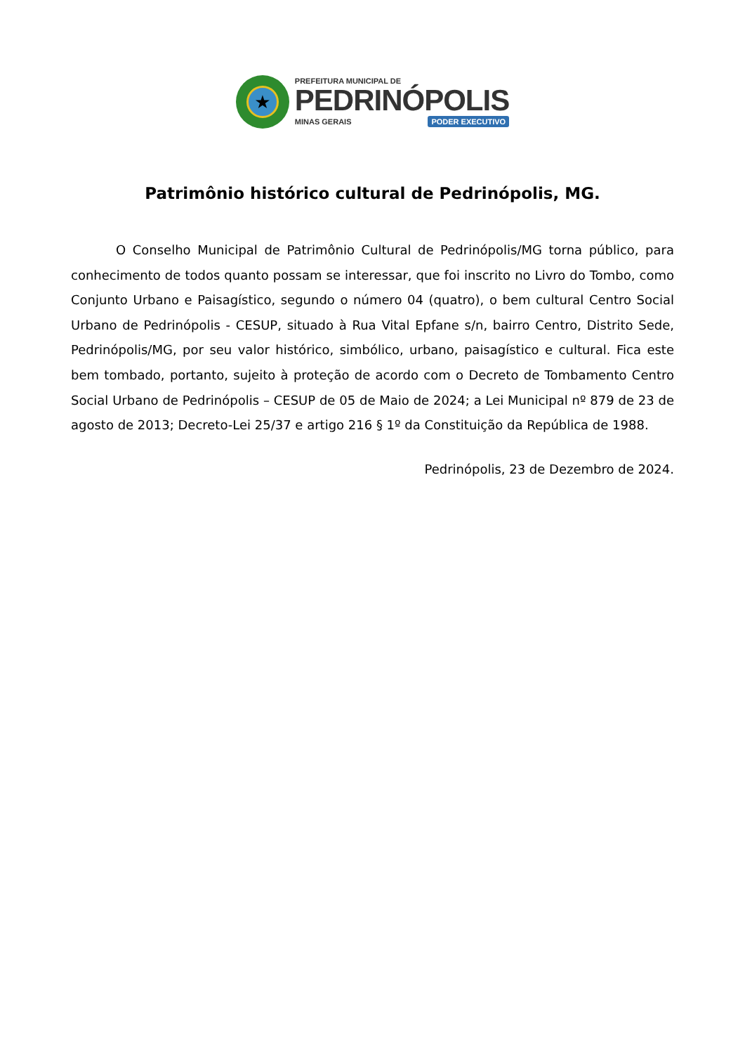★
PREFEITURA MUNICIPAL DE
PEDRINÓPOLIS
MINAS GERAIS PODER EXECUTIVO
Patrimônio histórico cultural de Pedrinópolis, MG.
O Conselho Municipal de Patrimônio Cultural de Pedrinópolis/MG torna público, para conhecimento de todos quanto possam se interessar, que foi inscrito no Livro do Tombo, como Conjunto Urbano e Paisagístico, segundo o número 04 (quatro), o bem cultural Centro Social Urbano de Pedrinópolis - CESUP, situado à Rua Vital Epfane s/n, bairro Centro, Distrito Sede, Pedrinópolis/MG, por seu valor histórico, simbólico, urbano, paisagístico e cultural. Fica este bem tombado, portanto, sujeito à proteção de acordo com o Decreto de Tombamento Centro Social Urbano de Pedrinópolis – CESUP de 05 de Maio de 2024; a Lei Municipal nº 879 de 23 de agosto de 2013; Decreto-Lei 25/37 e artigo 216 § 1º da Constituição da República de 1988.
Pedrinópolis, 23 de Dezembro de 2024.